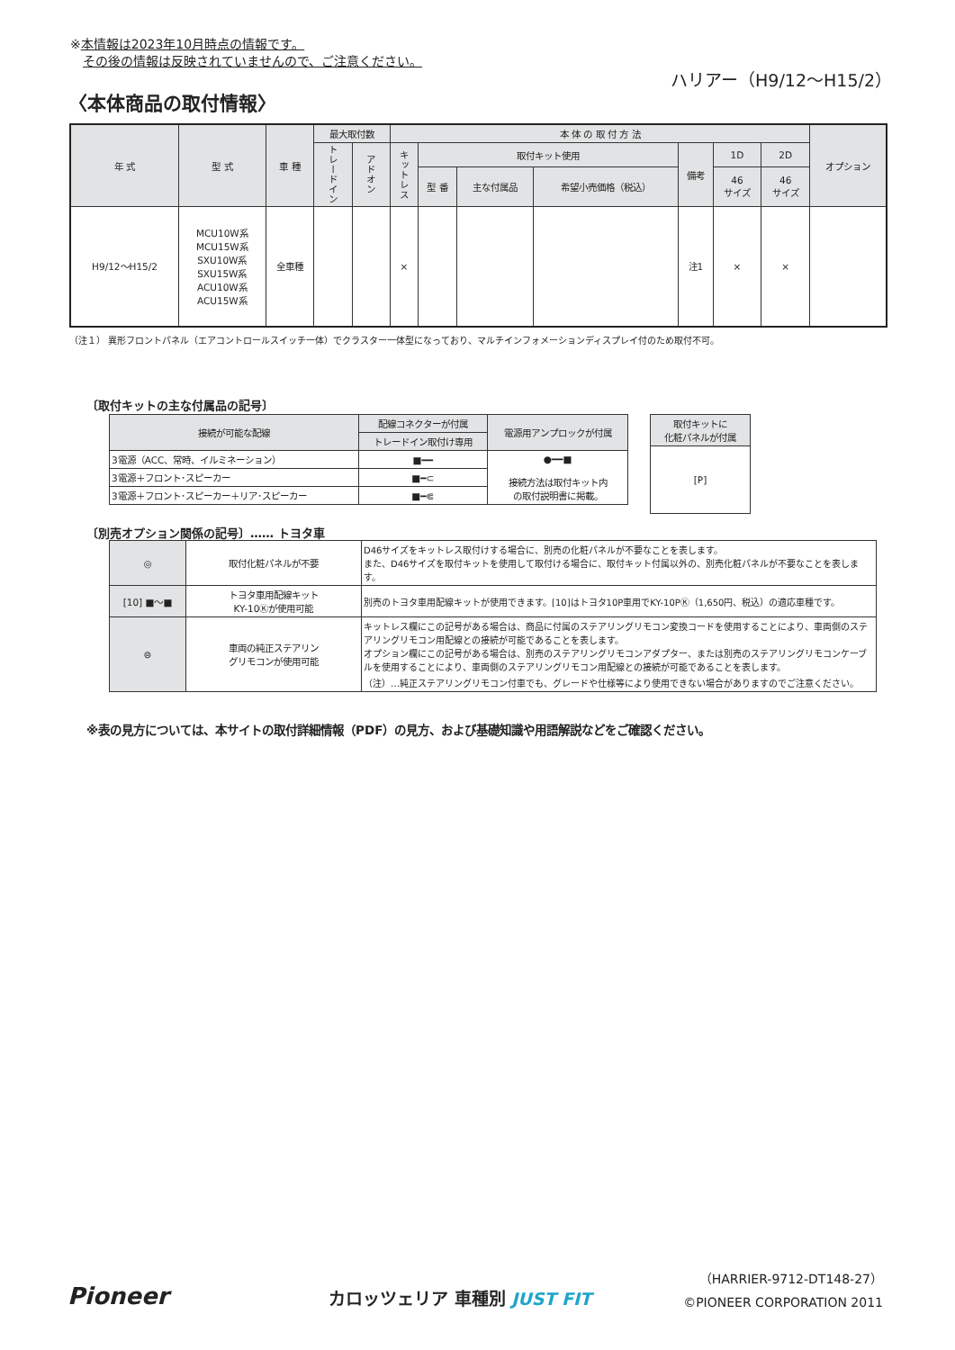※本情報は2023年10月時点の情報です。
　その後の情報は反映されていませんので、ご注意ください。
ハリアー（H9/12〜H15/2）
〈本体商品の取付情報〉
| 年 式 | 型 式 | 車 種 | 最大取付数 | | 本 体 の 取 付 方 法 | | | | | | | オプション |
| --- | --- | --- | --- | --- | --- | --- | --- | --- | --- | --- | --- | --- |
| | | | トレードイン | アドオン | キットレス | 取付キット使用 | | | 備考 | 1D | 2D | |
| | | | | | | 型 番 | 主な付属品 | 希望小売価格（税込） | | 46 サイズ | 46 サイズ | |
| H9/12〜H15/2 | MCU10W系 MCU15W系 SXU10W系 SXU15W系 ACU10W系 ACU15W系 | 全車種 | | | × | | | | 注1 | × | × | |
（注１） 異形フロントパネル（エアコントロールスイッチ一体）でクラスター一体型になっており、マルチインフォメーションディスプレイ付のため取付不可。
〔取付キットの主な付属品の記号〕
| 接続が可能な配線 | 配線コネクターが付属 | 電源用アンプロックが付属 |
| --- | --- | --- |
| | トレードイン取付け専用 | |
| 3電源（ACC、常時、イルミネーション） | ■━━ | ●━━■ 接続方法は取付キット内 の取付説明書に掲載。 |
| 3電源＋フロント･スピーカー | ■━⊂ | |
| 3電源＋フロント･スピーカー＋リア･スピーカー | ■━⋐ | |
| 取付キットに 化粧パネルが付属 |
| --- |
| [P] |
〔別売オプション関係の記号〕…… トヨタ車
| ◎ | 取付化粧パネルが不要 | D46サイズをキットレス取付けする場合に、別売の化粧パネルが不要なことを表します。 また、D46サイズを取付キットを使用して取付ける場合に、取付キット付属以外の、別売化粧パネルが不要なことを表します。 |
| [10] ■〜■ | トヨタ車用配線キット KY-10Ⓚが使用可能 | 別売のトヨタ車用配線キットが使用できます。[10]はトヨタ10P車用でKY-10PⓀ（1,650円、税込）の適応車種です。 |
| ⊜ | 車両の純正ステアリン グリモコンが使用可能 | キットレス欄にこの記号がある場合は、商品に付属のステアリングリモコン変換コードを使用することにより、車両側のステアリングリモコン用配線との接続が可能であることを表します。 オプション欄にこの記号がある場合は、別売のステアリングリモコンアダプター、または別売のステアリングリモコンケーブルを使用することにより、車両側のステアリングリモコン用配線との接続が可能であることを表します。 （注）…純正ステアリングリモコン付車でも、グレードや仕様等により使用できない場合がありますのでご注意ください。 |
※表の見方については、本サイトの取付詳細情報（PDF）の見方、および基礎知識や用語解説などをご確認ください。
Pioneer カロッツェリア 車種別 JUST FIT
（HARRIER-9712-DT148-27）
©PIONEER CORPORATION 2011